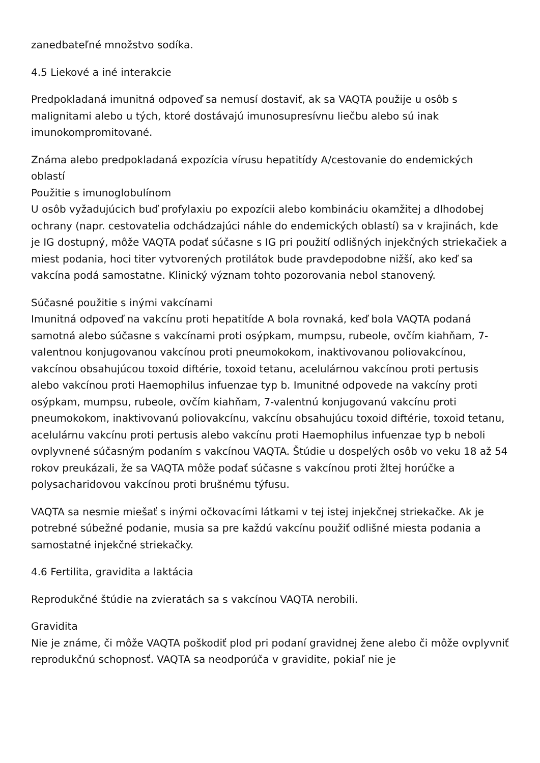zanedbateľné množstvo sodíka.
4.5 Liekové a iné interakcie
Predpokladaná imunitná odpoveď sa nemusí dostaviť, ak sa VAQTA použije u osôb s malignitami alebo u tých, ktoré dostávajú imunosupresívnu liečbu alebo sú inak imunokompromitované.
Známa alebo predpokladaná expozícia vírusu hepatitídy A/cestovanie do endemických oblastí
Použitie s imunoglobulínom
U osôb vyžadujúcich buď profylaxiu po expozícii alebo kombináciu okamžitej a dlhodobej ochrany (napr. cestovatelia odchádzajúci náhle do endemických oblastí) sa v krajinách, kde je IG dostupný, môže VAQTA podať súčasne s IG pri použití odlišných injekčných striekačiek a miest podania, hoci titer vytvorených protilátok bude pravdepodobne nižší, ako keď sa vakcína podá samostatne. Klinický význam tohto pozorovania nebol stanovený.
Súčasné použitie s inými vakcínami
Imunitná odpoveď na vakcínu proti hepatitíde A bola rovnaká, keď bola VAQTA podaná samotná alebo súčasne s vakcínami proti osýpkam, mumpsu, rubeole, ovčím kiahňam, 7-valentnou konjugovanou vakcínou proti pneumokokom, inaktivovanou poliovakcínou, vakcínou obsahujúcou toxoid diftérie, toxoid tetanu, acelulárnou vakcínou proti pertusis alebo vakcínou proti Haemophilus infuenzae typ b. Imunitné odpovede na vakcíny proti osýpkam, mumpsu, rubeole, ovčím kiahňam, 7-valentnú konjugovanú vakcínu proti pneumokokom, inaktivovanú poliovakcínu, vakcínu obsahujúcu toxoid diftérie, toxoid tetanu, acelulárnu vakcínu proti pertusis alebo vakcínu proti Haemophilus infuenzae typ b neboli ovplyvnené súčasným podaním s vakcínou VAQTA. Štúdie u dospelých osôb vo veku 18 až 54 rokov preukázali, že sa VAQTA môže podať súčasne s vakcínou proti žltej horúčke a polysacharidovou vakcínou proti brušnému týfusu.
VAQTA sa nesmie miešať s inými očkovacími látkami v tej istej injekčnej striekačke. Ak je potrebné súbežné podanie, musia sa pre každú vakcínu použiť odlišné miesta podania a samostatné injekčné striekačky.
4.6 Fertilita, gravidita a laktácia
Reprodukčné štúdie na zvieratách sa s vakcínou VAQTA nerobili.
Gravidita
Nie je známe, či môže VAQTA poškodiť plod pri podaní gravidnej žene alebo či môže ovplyvniť reprodukčnú schopnosť. VAQTA sa neodporúča v gravidite, pokiaľ nie je